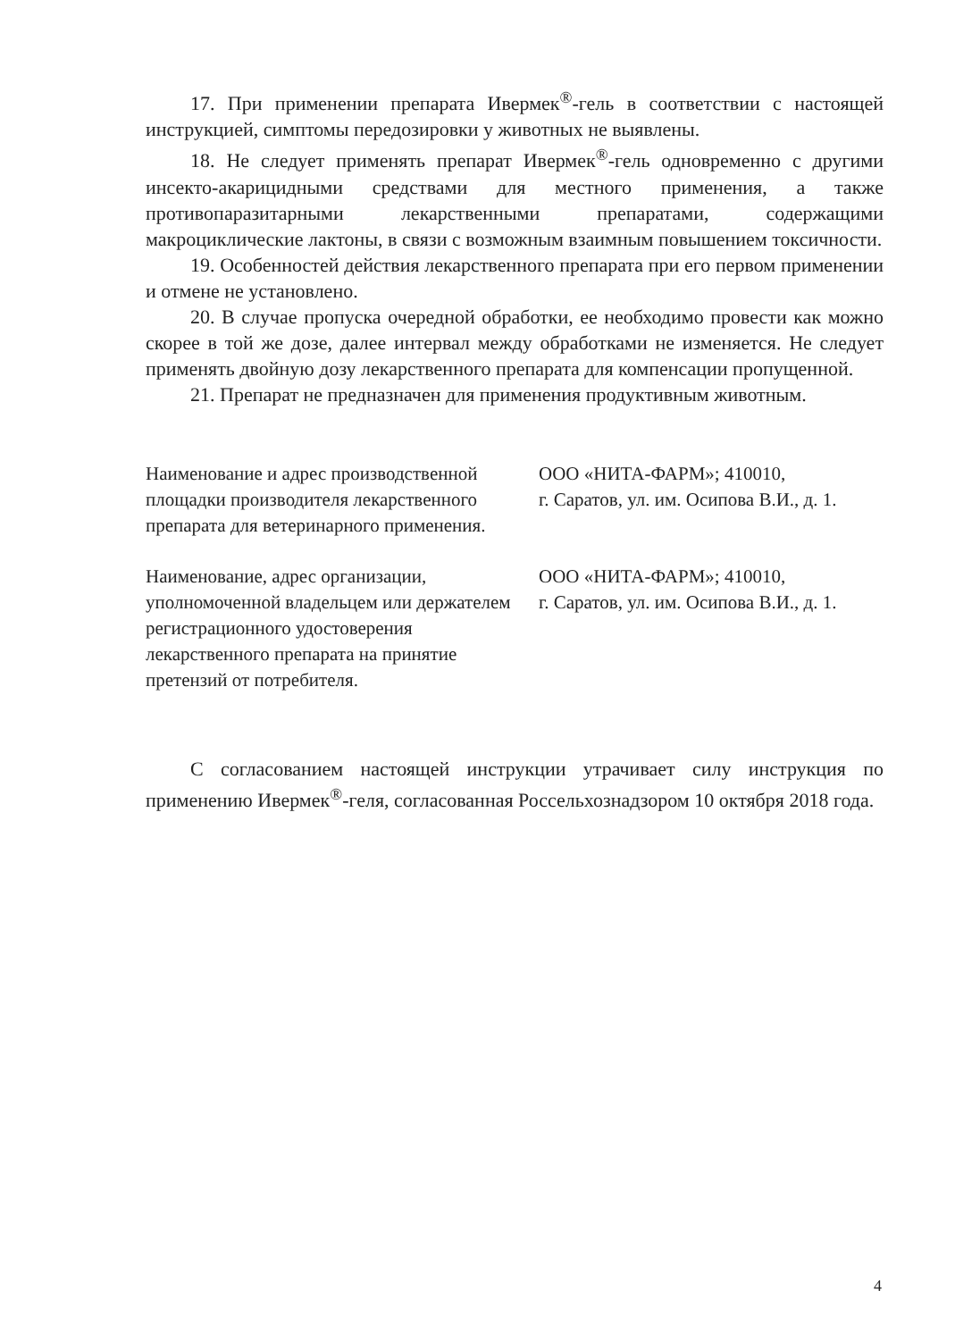17. При применении препарата Ивермек<sup>®</sup>-гель в соответствии с настоящей инструкцией, симптомы передозировки у животных не выявлены.
18. Не следует применять препарат Ивермек<sup>®</sup>-гель одновременно с другими инсекто-акарицидными средствами для местного применения, а также противопаразитарными лекарственными препаратами, содержащими макроциклические лактоны, в связи с возможным взаимным повышением токсичности.
19. Особенностей действия лекарственного препарата при его первом применении и отмене не установлено.
20. В случае пропуска очередной обработки, ее необходимо провести как можно скорее в той же дозе, далее интервал между обработками не изменяется. Не следует применять двойную дозу лекарственного препарата для компенсации пропущенной.
21. Препарат не предназначен для применения продуктивным животным.
Наименование и адрес производственной площадки производителя лекарственного препарата для ветеринарного применения.
ООО «НИТА-ФАРМ»; 410010,
г. Саратов, ул. им. Осипова В.И., д. 1.
Наименование, адрес организации, уполномоченной владельцем или держателем регистрационного удостоверения лекарственного препарата на принятие претензий от потребителя.
ООО «НИТА-ФАРМ»; 410010,
г. Саратов, ул. им. Осипова В.И., д. 1.
С согласованием настоящей инструкции утрачивает силу инструкция по применению Ивермек<sup>®</sup>-геля, согласованная Россельхознадзором 10 октября 2018 года.
4